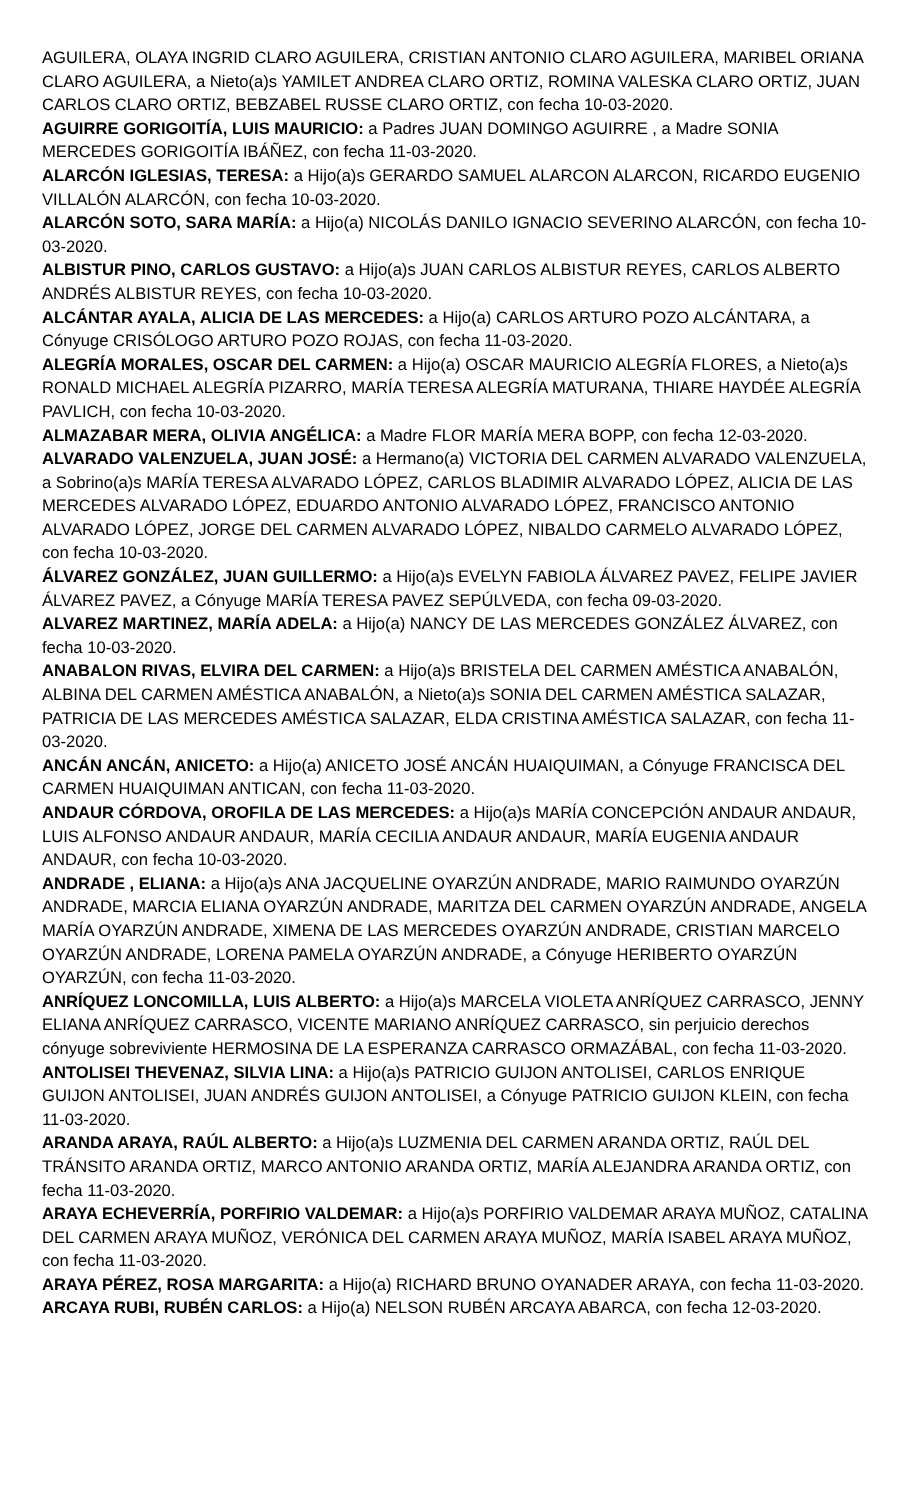AGUILERA, OLAYA INGRID CLARO AGUILERA, CRISTIAN ANTONIO CLARO AGUILERA, MARIBEL ORIANA CLARO AGUILERA, a Nieto(a)s YAMILET ANDREA CLARO ORTIZ, ROMINA VALESKA CLARO ORTIZ, JUAN CARLOS CLARO ORTIZ, BEBZABEL RUSSE CLARO ORTIZ, con fecha 10-03-2020.
AGUIRRE GORIGOITÍA, LUIS MAURICIO: a Padres JUAN DOMINGO AGUIRRE , a Madre SONIA MERCEDES GORIGOITÍA IBÁÑEZ, con fecha 11-03-2020.
ALARCÓN IGLESIAS, TERESA: a Hijo(a)s GERARDO SAMUEL ALARCON ALARCON, RICARDO EUGENIO VILLALÓN ALARCÓN, con fecha 10-03-2020.
ALARCÓN SOTO, SARA MARÍA: a Hijo(a) NICOLÁS DANILO IGNACIO SEVERINO ALARCÓN, con fecha 10-03-2020.
ALBISTUR PINO, CARLOS GUSTAVO: a Hijo(a)s JUAN CARLOS ALBISTUR REYES, CARLOS ALBERTO ANDRÉS ALBISTUR REYES, con fecha 10-03-2020.
ALCÁNTAR AYALA, ALICIA DE LAS MERCEDES: a Hijo(a) CARLOS ARTURO POZO ALCÁNTARA, a Cónyuge CRISÓLOGO ARTURO POZO ROJAS, con fecha 11-03-2020.
ALEGRÍA MORALES, OSCAR DEL CARMEN: a Hijo(a) OSCAR MAURICIO ALEGRÍA FLORES, a Nieto(a)s RONALD MICHAEL ALEGRÍA PIZARRO, MARÍA TERESA ALEGRÍA MATURANA, THIARE HAYDÉE ALEGRÍA PAVLICH, con fecha 10-03-2020.
ALMAZABAR MERA, OLIVIA ANGÉLICA: a Madre FLOR MARÍA MERA BOPP, con fecha 12-03-2020.
ALVARADO VALENZUELA, JUAN JOSÉ: a Hermano(a) VICTORIA DEL CARMEN ALVARADO VALENZUELA, a Sobrino(a)s MARÍA TERESA ALVARADO LÓPEZ, CARLOS BLADIMIR ALVARADO LÓPEZ, ALICIA DE LAS MERCEDES ALVARADO LÓPEZ, EDUARDO ANTONIO ALVARADO LÓPEZ, FRANCISCO ANTONIO ALVARADO LÓPEZ, JORGE DEL CARMEN ALVARADO LÓPEZ, NIBALDO CARMELO ALVARADO LÓPEZ, con fecha 10-03-2020.
ÁLVAREZ GONZÁLEZ, JUAN GUILLERMO: a Hijo(a)s EVELYN FABIOLA ÁLVAREZ PAVEZ, FELIPE JAVIER ÁLVAREZ PAVEZ, a Cónyuge MARÍA TERESA PAVEZ SEPÚLVEDA, con fecha 09-03-2020.
ALVAREZ MARTINEZ, MARÍA ADELA: a Hijo(a) NANCY DE LAS MERCEDES GONZÁLEZ ÁLVAREZ, con fecha 10-03-2020.
ANABALON RIVAS, ELVIRA DEL CARMEN: a Hijo(a)s BRISTELA DEL CARMEN AMÉSTICA ANABALÓN, ALBINA DEL CARMEN AMÉSTICA ANABALÓN, a Nieto(a)s SONIA DEL CARMEN AMÉSTICA SALAZAR, PATRICIA DE LAS MERCEDES AMÉSTICA SALAZAR, ELDA CRISTINA AMÉSTICA SALAZAR, con fecha 11-03-2020.
ANCÁN ANCÁN, ANICETO: a Hijo(a) ANICETO JOSÉ ANCÁN HUAIQUIMAN, a Cónyuge FRANCISCA DEL CARMEN HUAIQUIMAN ANTICAN, con fecha 11-03-2020.
ANDAUR CÓRDOVA, OROFILA DE LAS MERCEDES: a Hijo(a)s MARÍA CONCEPCIÓN ANDAUR ANDAUR, LUIS ALFONSO ANDAUR ANDAUR, MARÍA CECILIA ANDAUR ANDAUR, MARÍA EUGENIA ANDAUR ANDAUR, con fecha 10-03-2020.
ANDRADE , ELIANA: a Hijo(a)s ANA JACQUELINE OYARZÚN ANDRADE, MARIO RAIMUNDO OYARZÚN ANDRADE, MARCIA ELIANA OYARZÚN ANDRADE, MARITZA DEL CARMEN OYARZÚN ANDRADE, ANGELA MARÍA OYARZÚN ANDRADE, XIMENA DE LAS MERCEDES OYARZÚN ANDRADE, CRISTIAN MARCELO OYARZÚN ANDRADE, LORENA PAMELA OYARZÚN ANDRADE, a Cónyuge HERIBERTO OYARZÚN OYARZÚN, con fecha 11-03-2020.
ANRÍQUEZ LONCOMILLA, LUIS ALBERTO: a Hijo(a)s MARCELA VIOLETA ANRÍQUEZ CARRASCO, JENNY ELIANA ANRÍQUEZ CARRASCO, VICENTE MARIANO ANRÍQUEZ CARRASCO, sin perjuicio derechos cónyuge sobreviviente HERMOSINA DE LA ESPERANZA CARRASCO ORMAZÁBAL, con fecha 11-03-2020.
ANTOLISEI THEVENAZ, SILVIA LINA: a Hijo(a)s PATRICIO GUIJON ANTOLISEI, CARLOS ENRIQUE GUIJON ANTOLISEI, JUAN ANDRÉS GUIJON ANTOLISEI, a Cónyuge PATRICIO GUIJON KLEIN, con fecha 11-03-2020.
ARANDA ARAYA, RAÚL ALBERTO: a Hijo(a)s LUZMENIA DEL CARMEN ARANDA ORTIZ, RAÚL DEL TRÁNSITO ARANDA ORTIZ, MARCO ANTONIO ARANDA ORTIZ, MARÍA ALEJANDRA ARANDA ORTIZ, con fecha 11-03-2020.
ARAYA ECHEVERRÍA, PORFIRIO VALDEMAR: a Hijo(a)s PORFIRIO VALDEMAR ARAYA MUÑOZ, CATALINA DEL CARMEN ARAYA MUÑOZ, VERÓNICA DEL CARMEN ARAYA MUÑOZ, MARÍA ISABEL ARAYA MUÑOZ, con fecha 11-03-2020.
ARAYA PÉREZ, ROSA MARGARITA: a Hijo(a) RICHARD BRUNO OYANADER ARAYA, con fecha 11-03-2020.
ARCAYA RUBI, RUBÉN CARLOS: a Hijo(a) NELSON RUBÉN ARCAYA ABARCA, con fecha 12-03-2020.